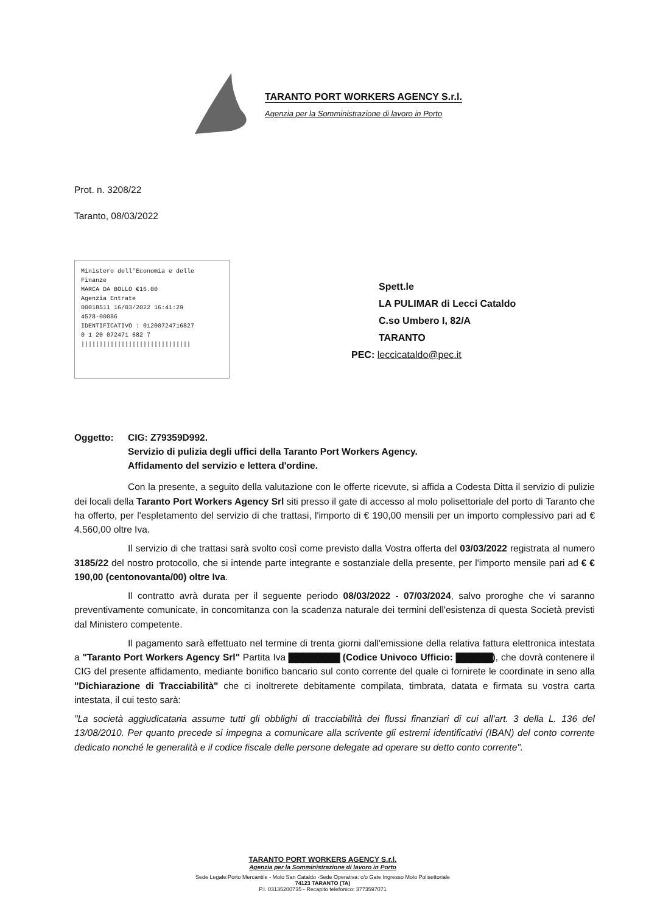TARANTO PORT WORKERS AGENCY S.r.l.
Agenzia per la Somministrazione di lavoro in Porto
Prot. n. 3208/22
Taranto, 08/03/2022
Ministero dell'Economia e delle Finanze
MARCA DA BOLLO €16.00
Agenzia Entrate
00018511 16/03/2022 16:41:29
4578-00086
IDENTIFICATIVO : 01200724716827
0 1 20 072471 682 7
||||||||||||||||||||||||||||||
Spett.le
LA PULIMAR di Lecci Cataldo
C.so Umbero I, 82/A
TARANTO
PEC: leccicataldo@pec.it
Oggetto: CIG: Z79359D992.
Servizio di pulizia degli uffici della Taranto Port Workers Agency.
Affidamento del servizio e lettera d'ordine.
Con la presente, a seguito della valutazione con le offerte ricevute, si affida a Codesta Ditta il servizio di pulizie dei locali della Taranto Port Workers Agency Srl siti presso il gate di accesso al molo polisettoriale del porto di Taranto che ha offerto, per l'espletamento del servizio di che trattasi, l'importo di € 190,00 mensili per un importo complessivo pari ad € 4.560,00 oltre Iva.
Il servizio di che trattasi sarà svolto così come previsto dalla Vostra offerta del 03/03/2022 registrata al numero 3185/22 del nostro protocollo, che si intende parte integrante e sostanziale della presente, per l'importo mensile pari ad € € 190,00 (centonovanta/00) oltre Iva.
Il contratto avrà durata per il seguente periodo 08/03/2022 - 07/03/2024, salvo proroghe che vi saranno preventivamente comunicate, in concomitanza con la scadenza naturale dei termini dell'esistenza di questa Società previsti dal Ministero competente.
Il pagamento sarà effettuato nel termine di trenta giorni dall'emissione della relativa fattura elettronica intestata a "Taranto Port Workers Agency Srl" Partita Iva ▇▇▇▇▇▇▇ (Codice Univoco Ufficio: ▇▇▇▇▇), che dovrà contenere il CIG del presente affidamento, mediante bonifico bancario sul conto corrente del quale ci fornirete le coordinate in seno alla "Dichiarazione di Tracciabilità" che ci inoltrerete debitamente compilata, timbrata, datata e firmata su vostra carta intestata, il cui testo sarà:
"La società aggiudicataria assume tutti gli obblighi di tracciabilità dei flussi finanziari di cui all'art. 3 della L. 136 del 13/08/2010. Per quanto precede si impegna a comunicare alla scrivente gli estremi identificativi (IBAN) del conto corrente dedicato nonché le generalità e il codice fiscale delle persone delegate ad operare su detto conto corrente".
TARANTO PORT WORKERS AGENCY S.r.l.
Agenzia per la Somministrazione di lavoro in Porto
Sede Legale:Porto Mercantile - Molo San Cataldo -Sede Operativa: c/o Gate Ingresso Molo Polisettoriale
74123 TARANTO (TA)
P.I. 03135200735 - Recapito telefonico: 3773597071